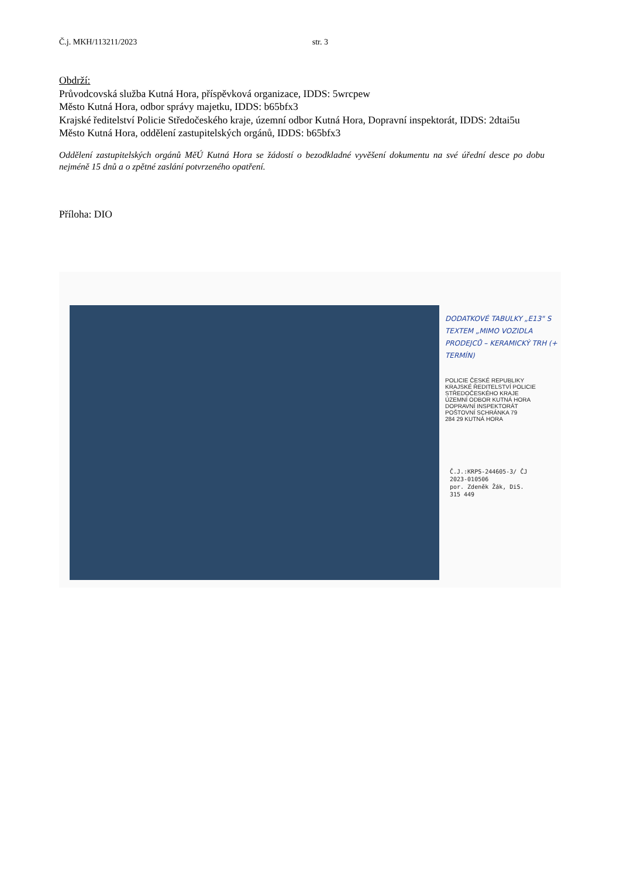Č.j. MKH/113211/2023 str. 3
Obdrží:
Průvodcovská služba Kutná Hora, příspěvková organizace, IDDS: 5wrcpew
Město Kutná Hora, odbor správy majetku, IDDS: b65bfx3
Krajské ředitelství Policie Středočeského kraje, územní odbor Kutná Hora, Dopravní inspektorát, IDDS: 2dtai5u
Město Kutná Hora, oddělení zastupitelských orgánů, IDDS: b65bfx3
Oddělení zastupitelských orgánů MěÚ Kutná Hora se žádostí o bezodkladné vyvěšení dokumentu na své úřední desce po dobu nejméně 15 dnů a o zpětné zaslání potvrzeného opatření.
Příloha: DIO
DODATKOVÉ TABULKY „E13" S TEXTEM „MIMO VOZIDLA PRODEJCŮ – KERAMICKÝ TRH (+ TERMÍN)
POLICIE ČESKÉ REPUBLIKY
KRAJSKÉ ŘEDITELSTVÍ POLICIE
STŘEDOČESKÉHO KRAJE
ÚZEMNÍ ODBOR KUTNÁ HORA
DOPRAVNÍ INSPEKTORÁT
POŠTOVNÍ SCHRÁNKA 79
284 29 KUTNÁ HORA
Č.J.:KRPS-244605-3/ ČJ
2023-010506
por. Zdeněk Žák, DiS.
315 449